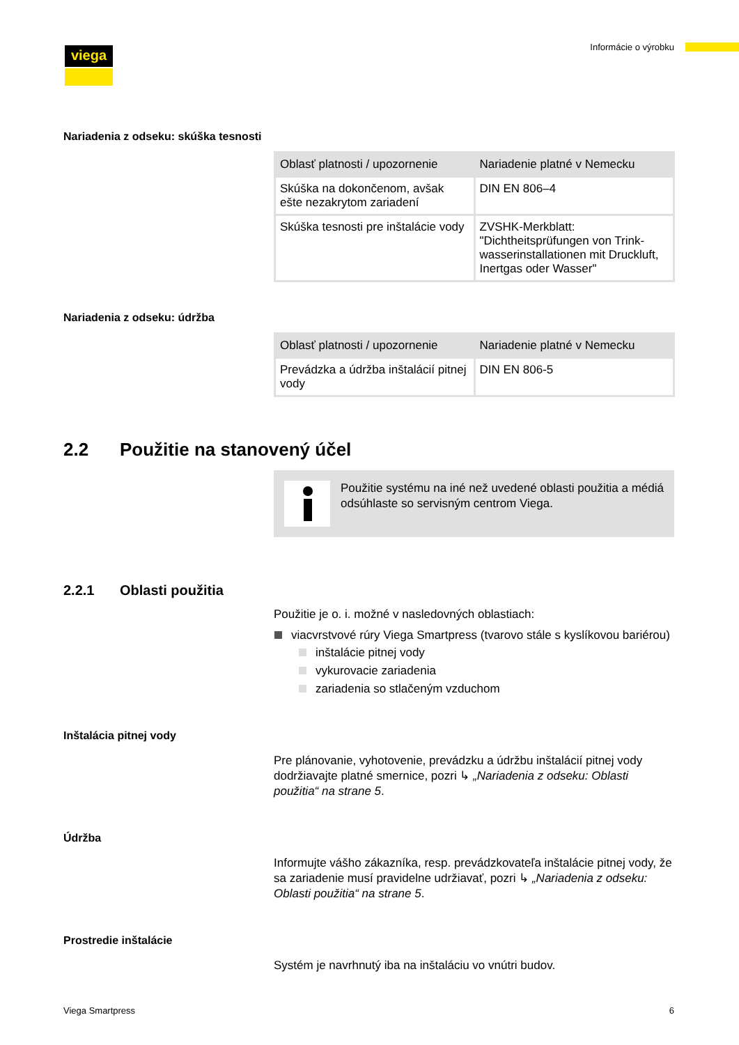viega Informácie o výrobku
Nariadenia z odseku: skúška tesnosti
| Oblasť platnosti / upozornenie | Nariadenie platné v Nemecku |
| --- | --- |
| Skúška na dokončenom, avšak ešte nezakrytom zariadení | DIN EN 806–4 |
| Skúška tesnosti pre inštalácie vody | ZVSHK-Merkblatt: "Dichtheitsprüfungen von Trink­wasserinstallationen mit Druckluft, Inertgas oder Wasser" |
Nariadenia z odseku: údržba
| Oblasť platnosti / upozornenie | Nariadenie platné v Nemecku |
| --- | --- |
| Prevádzka a údržba inštalácií pitnej vody | DIN EN 806-5 |
2.2 Použitie na stanovený účel
Použitie systému na iné než uvedené oblasti použitia a médiá odsúhlaste so servisným centrom Viega.
2.2.1 Oblasti použitia
Použitie je o. i. možné v nasledovných oblastiach:
viacvrstvové rúry Viega Smartpress (tvarovo stále s kyslíkovou bariérou)
inštalácie pitnej vody
vykurovacie zariadenia
zariadenia so stlačeným vzduchom
Inštalácia pitnej vody
Pre plánovanie, vyhotovenie, prevádzku a údržbu inštalácií pitnej vody dodržiavajte platné smernice, pozri ↳ „Nariadenia z odseku: Oblasti použitia“ na strane 5.
Údržba
Informujte vášho zákazníka, resp. prevádzkovateľa inštalácie pitnej vody, že sa zariadenie musí pravidelne udržiavať, pozri ↳ „Nariadenia z odseku: Oblasti použitia“ na strane 5.
Prostredie inštalácie
Systém je navrhnutý iba na inštaláciu vo vnútri budov.
Viega Smartpress 6